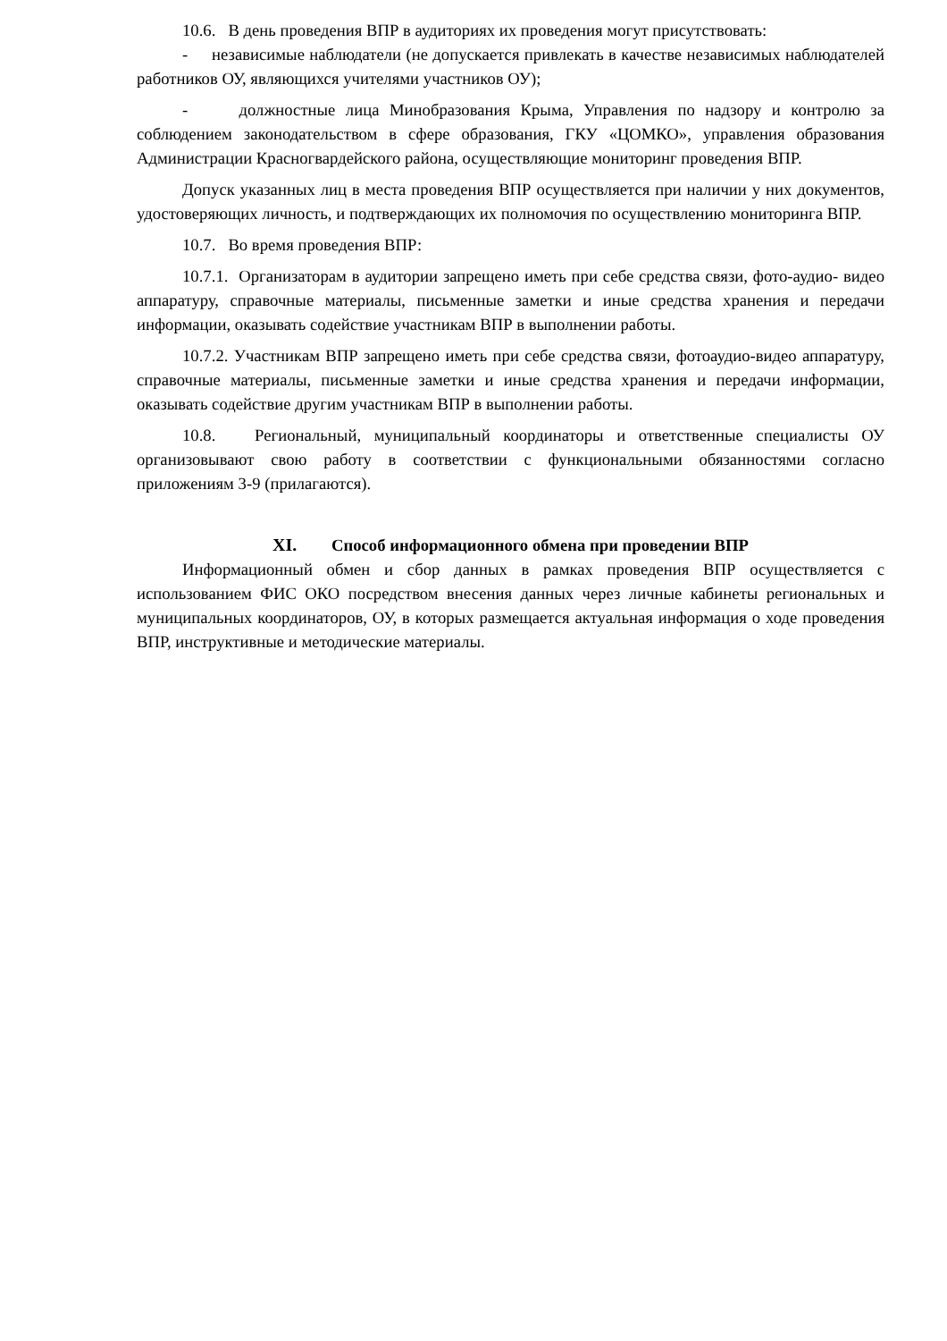10.6. В день проведения ВПР в аудиториях их проведения могут присутствовать:
- независимые наблюдатели (не допускается привлекать в качестве независимых наблюдателей работников ОУ, являющихся учителями участников ОУ);
- должностные лица Минобразования Крыма, Управления по надзору и контролю за соблюдением законодательством в сфере образования, ГКУ «ЦОМКО», управления образования Администрации Красногвардейского района, осуществляющие мониторинг проведения ВПР.
Допуск указанных лиц в места проведения ВПР осуществляется при наличии у них документов, удостоверяющих личность, и подтверждающих их полномочия по осуществлению мониторинга ВПР.
10.7. Во время проведения ВПР:
10.7.1. Организаторам в аудитории запрещено иметь при себе средства связи, фото-аудио- видео аппаратуру, справочные материалы, письменные заметки и иные средства хранения и передачи информации, оказывать содействие участникам ВПР в выполнении работы.
10.7.2. Участникам ВПР запрещено иметь при себе средства связи, фотоаудио-видео аппаратуру, справочные материалы, письменные заметки и иные средства хранения и передачи информации, оказывать содействие другим участникам ВПР в выполнении работы.
10.8. Региональный, муниципальный координаторы и ответственные специалисты ОУ организовывают свою работу в соответствии с функциональными обязанностями согласно приложениям 3-9 (прилагаются).
XI. Способ информационного обмена при проведении ВПР
Информационный обмен и сбор данных в рамках проведения ВПР осуществляется с использованием ФИС ОКО посредством внесения данных через личные кабинеты региональных и муниципальных координаторов, ОУ, в которых размещается актуальная информация о ходе проведения ВПР, инструктивные и методические материалы.